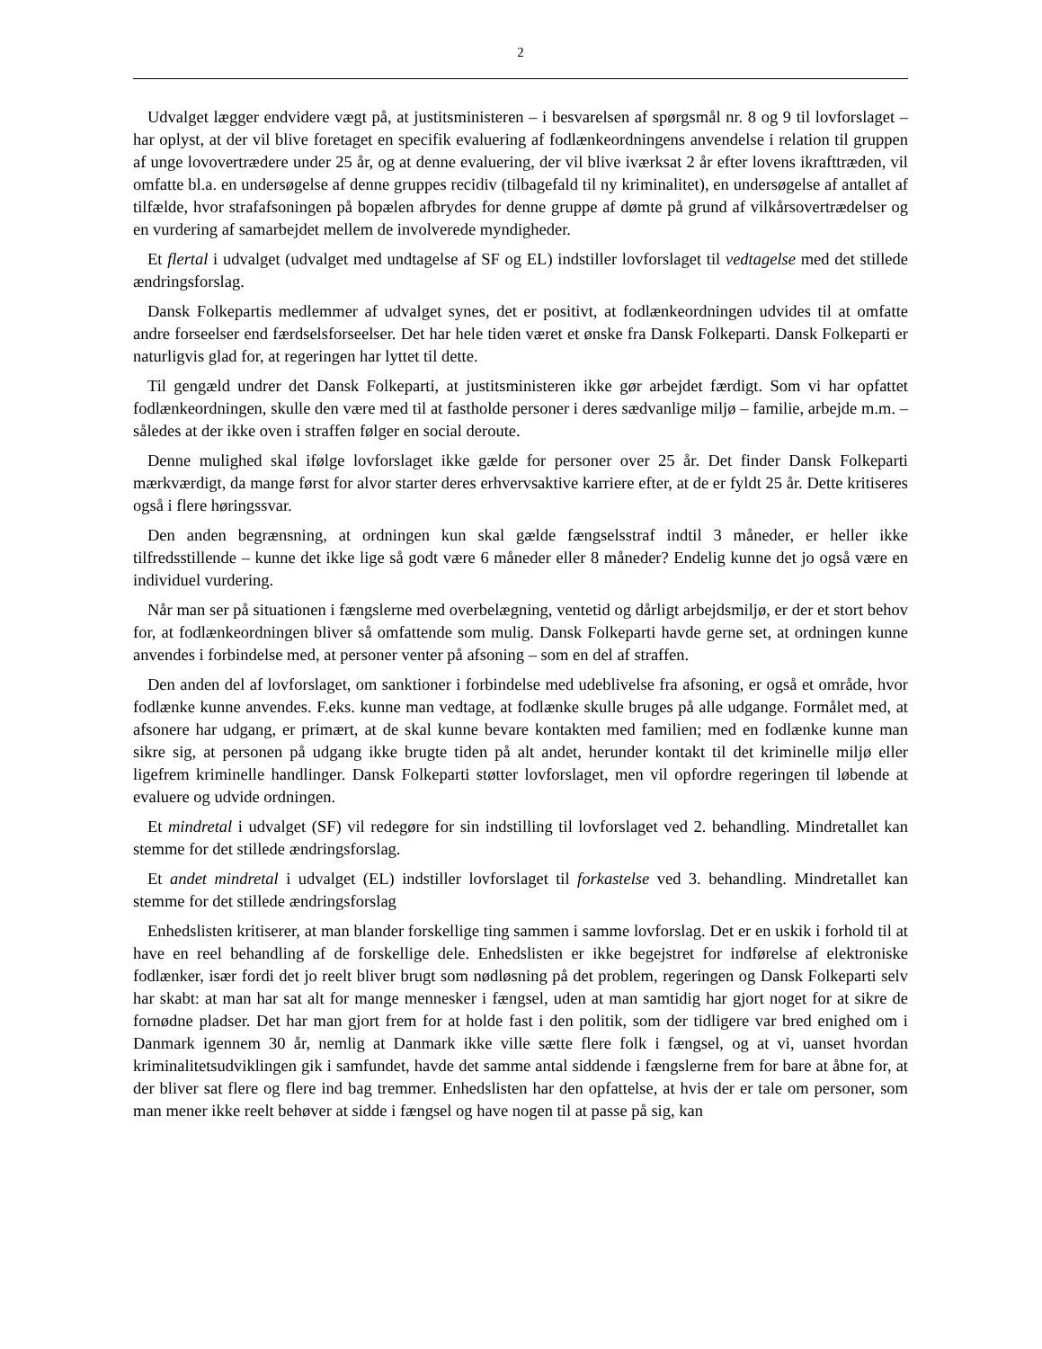2
Udvalget lægger endvidere vægt på, at justitsministeren – i besvarelsen af spørgsmål nr. 8 og 9 til lovforslaget – har oplyst, at der vil blive foretaget en specifik evaluering af fodlænkeordningens anvendelse i relation til gruppen af unge lovovertrædere under 25 år, og at denne evaluering, der vil blive iværksat 2 år efter lovens ikrafttræden, vil omfatte bl.a. en undersøgelse af denne gruppes recidiv (tilbagefald til ny kriminalitet), en undersøgelse af antallet af tilfælde, hvor strafafsoningen på bopælen afbrydes for denne gruppe af dømte på grund af vilkårsovertrædelser og en vurdering af samarbejdet mellem de involverede myndigheder.
Et flertal i udvalget (udvalget med undtagelse af SF og EL) indstiller lovforslaget til vedtagelse med det stillede ændringsforslag.
Dansk Folkepartis medlemmer af udvalget synes, det er positivt, at fodlænkeordningen udvides til at omfatte andre forseelser end færdselsforseelser. Det har hele tiden været et ønske fra Dansk Folkeparti. Dansk Folkeparti er naturligvis glad for, at regeringen har lyttet til dette.
Til gengæld undrer det Dansk Folkeparti, at justitsministeren ikke gør arbejdet færdigt. Som vi har opfattet fodlænkeordningen, skulle den være med til at fastholde personer i deres sædvanlige miljø – familie, arbejde m.m. – således at der ikke oven i straffen følger en social deroute.
Denne mulighed skal ifølge lovforslaget ikke gælde for personer over 25 år. Det finder Dansk Folkeparti mærkværdigt, da mange først for alvor starter deres erhvervsaktive karriere efter, at de er fyldt 25 år. Dette kritiseres også i flere høringssvar.
Den anden begrænsning, at ordningen kun skal gælde fængselsstraf indtil 3 måneder, er heller ikke tilfredsstillende – kunne det ikke lige så godt være 6 måneder eller 8 måneder? Endelig kunne det jo også være en individuel vurdering.
Når man ser på situationen i fængslerne med overbelægning, ventetid og dårligt arbejdsmiljø, er der et stort behov for, at fodlænkeordningen bliver så omfattende som mulig. Dansk Folkeparti havde gerne set, at ordningen kunne anvendes i forbindelse med, at personer venter på afsoning – som en del af straffen.
Den anden del af lovforslaget, om sanktioner i forbindelse med udeblivelse fra afsoning, er også et område, hvor fodlænke kunne anvendes. F.eks. kunne man vedtage, at fodlænke skulle bruges på alle udgange. Formålet med, at afsonere har udgang, er primært, at de skal kunne bevare kontakten med familien; med en fodlænke kunne man sikre sig, at personen på udgang ikke brugte tiden på alt andet, herunder kontakt til det kriminelle miljø eller ligefrem kriminelle handlinger. Dansk Folkeparti støtter lovforslaget, men vil opfordre regeringen til løbende at evaluere og udvide ordningen.
Et mindretal i udvalget (SF) vil redegøre for sin indstilling til lovforslaget ved 2. behandling. Mindretallet kan stemme for det stillede ændringsforslag.
Et andet mindretal i udvalget (EL) indstiller lovforslaget til forkastelse ved 3. behandling. Mindretallet kan stemme for det stillede ændringsforslag
Enhedslisten kritiserer, at man blander forskellige ting sammen i samme lovforslag. Det er en uskik i forhold til at have en reel behandling af de forskellige dele. Enhedslisten er ikke begejstret for indførelse af elektroniske fodlænker, især fordi det jo reelt bliver brugt som nødløsning på det problem, regeringen og Dansk Folkeparti selv har skabt: at man har sat alt for mange mennesker i fængsel, uden at man samtidig har gjort noget for at sikre de fornødne pladser. Det har man gjort frem for at holde fast i den politik, som der tidligere var bred enighed om i Danmark igennem 30 år, nemlig at Danmark ikke ville sætte flere folk i fængsel, og at vi, uanset hvordan kriminalitetsudviklingen gik i samfundet, havde det samme antal siddende i fængslerne frem for bare at åbne for, at der bliver sat flere og flere ind bag tremmer. Enhedslisten har den opfattelse, at hvis der er tale om personer, som man mener ikke reelt behøver at sidde i fængsel og have nogen til at passe på sig, kan